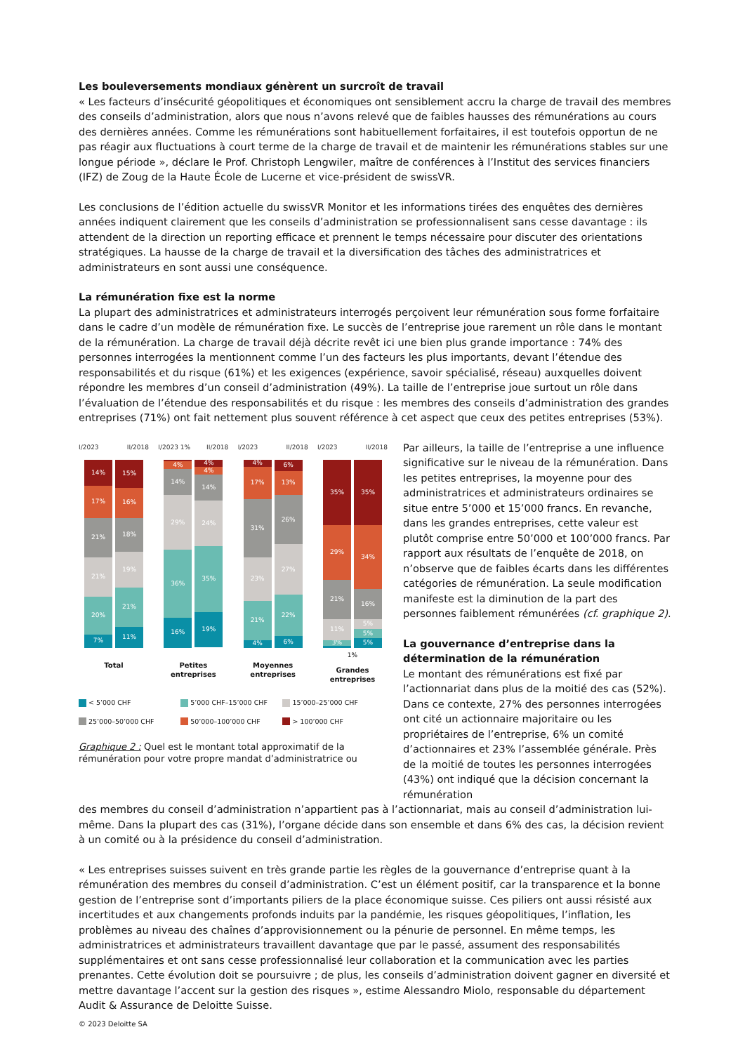Les bouleversements mondiaux génèrent un surcroît de travail
« Les facteurs d’insécurité géopolitiques et économiques ont sensiblement accru la charge de travail des membres des conseils d’administration, alors que nous n’avons relevé que de faibles hausses des rémunérations au cours des dernières années. Comme les rémunérations sont habituellement forfaitaires, il est toutefois opportun de ne pas réagir aux fluctuations à court terme de la charge de travail et de maintenir les rémunérations stables sur une longue période », déclare le Prof. Christoph Lengwiler, maître de conférences à l’Institut des services financiers (IFZ) de Zoug de la Haute École de Lucerne et vice-président de swissVR.
Les conclusions de l’édition actuelle du swissVR Monitor et les informations tirées des enquêtes des dernières années indiquent clairement que les conseils d’administration se professionnalisent sans cesse davantage : ils attendent de la direction un reporting efficace et prennent le temps nécessaire pour discuter des orientations stratégiques. La hausse de la charge de travail et la diversification des tâches des administratrices et administrateurs en sont aussi une conséquence.
La rémunération fixe est la norme
La plupart des administratrices et administrateurs interrogés perçoivent leur rémunération sous forme forfaitaire dans le cadre d’un modèle de rémunération fixe. Le succès de l’entreprise joue rarement un rôle dans le montant de la rémunération. La charge de travail déjà décrite revêt ici une bien plus grande importance : 74% des personnes interrogées la mentionnent comme l’un des facteurs les plus importants, devant l’étendue des responsabilités et du risque (61%) et les exigences (expérience, savoir spécialisé, réseau) auxquelles doivent répondre les membres d’un conseil d’administration (49%). La taille de l’entreprise joue surtout un rôle dans l’évaluation de l’étendue des responsabilités et du risque : les membres des conseils d’administration des grandes entreprises (71%) ont fait nettement plus souvent référence à cet aspect que ceux des petites entreprises (53%).
I/2023 II/2018
14%
17%
21%
21%
20%
7%
15%
16%
18%
19%
21%
11%
Total
I/2023 1% II/2018
4%
14%
29%
36%
16%
4%
4%
14%
24%
35%
19%
Petites entreprises
I/2023 II/2018
4%
17%
31%
23%
21%
4%
6%
13%
26%
27%
22%
6%
Moyennes entreprises
I/2023 II/2018
35%
29%
21%
11%
3%
35%
34%
16%
5%
5%
5%
1%
Grandes entreprises
< 5’000 CHF 5’000 CHF–15’000 CHF 15’000–25’000 CHF 25’000–50’000 CHF 50’000–100’000 CHF > 100’000 CHF
Graphique 2 : Quel est le montant total approximatif de la rémunération pour votre propre mandat d’administratrice ou
Par ailleurs, la taille de l’entreprise a une influence significative sur le niveau de la rémunération. Dans les petites entreprises, la moyenne pour des administratrices et administrateurs ordinaires se situe entre 5’000 et 15’000 francs. En revanche, dans les grandes entreprises, cette valeur est plutôt comprise entre 50’000 et 100’000 francs. Par rapport aux résultats de l’enquête de 2018, on n’observe que de faibles écarts dans les différentes catégories de rémunération. La seule modification manifeste est la diminution de la part des personnes faiblement rémunérées (cf. graphique 2).
La gouvernance d’entreprise dans la détermination de la rémunération
Le montant des rémunérations est fixé par l’actionnariat dans plus de la moitié des cas (52%). Dans ce contexte, 27% des personnes interrogées ont cité un actionnaire majoritaire ou les propriétaires de l’entreprise, 6% un comité d’actionnaires et 23% l’assemblée générale. Près de la moitié de toutes les personnes interrogées (43%) ont indiqué que la décision concernant la rémunération
des membres du conseil d’administration n’appartient pas à l’actionnariat, mais au conseil d’administration lui-même. Dans la plupart des cas (31%), l’organe décide dans son ensemble et dans 6% des cas, la décision revient à un comité ou à la présidence du conseil d’administration.
« Les entreprises suisses suivent en très grande partie les règles de la gouvernance d’entreprise quant à la rémunération des membres du conseil d’administration. C’est un élément positif, car la transparence et la bonne gestion de l’entreprise sont d’importants piliers de la place économique suisse. Ces piliers ont aussi résisté aux incertitudes et aux changements profonds induits par la pandémie, les risques géopolitiques, l’inflation, les problèmes au niveau des chaînes d’approvisionnement ou la pénurie de personnel. En même temps, les administratrices et administrateurs travaillent davantage que par le passé, assument des responsabilités supplémentaires et ont sans cesse professionnalisé leur collaboration et la communication avec les parties prenantes. Cette évolution doit se poursuivre ; de plus, les conseils d’administration doivent gagner en diversité et mettre davantage l’accent sur la gestion des risques », estime Alessandro Miolo, responsable du département Audit & Assurance de Deloitte Suisse.
© 2023 Deloitte SA